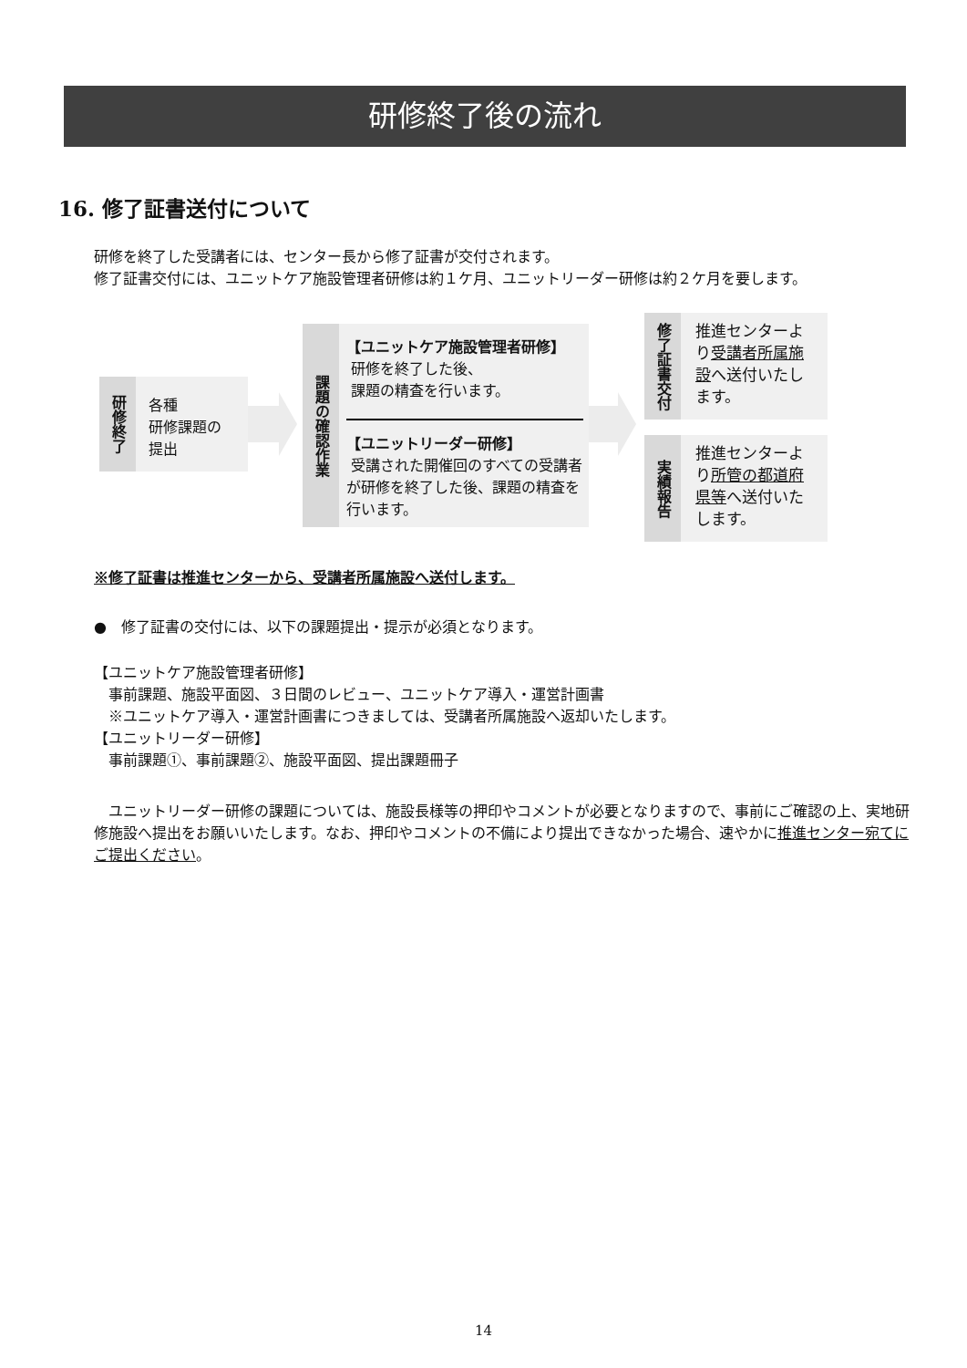研修終了後の流れ
16. 修了証書送付について
研修を終了した受講者には、センター長から修了証書が交付されます。
修了証書交付には、ユニットケア施設管理者研修は約１ケ月、ユニットリーダー研修は約２ケ月を要します。
研修終了
各種
研修課題の
提出
課題の確認作業
【ユニットケア施設管理者研修】
研修を終了した後、
課題の精査を行います。
【ユニットリーダー研修】
受講された開催回のすべての受講者が研修を終了した後、課題の精査を行います。
修了証書交付
推進センターより受講者所属施設へ送付いたします。
実績報告
推進センターより所管の都道府県等へ送付いたします。
※修了証書は推進センターから、受講者所属施設へ送付します。
●　修了証書の交付には、以下の課題提出・提示が必須となります。
【ユニットケア施設管理者研修】
　事前課題、施設平面図、３日間のレビュー、ユニットケア導入・運営計画書
　※ユニットケア導入・運営計画書につきましては、受講者所属施設へ返却いたします。
【ユニットリーダー研修】
　事前課題①、事前課題②、施設平面図、提出課題冊子
　ユニットリーダー研修の課題については、施設長様等の押印やコメントが必要となりますので、事前にご確認の上、実地研修施設へ提出をお願いいたします。なお、押印やコメントの不備により提出できなかった場合、速やかに推進センター宛てにご提出ください。
14